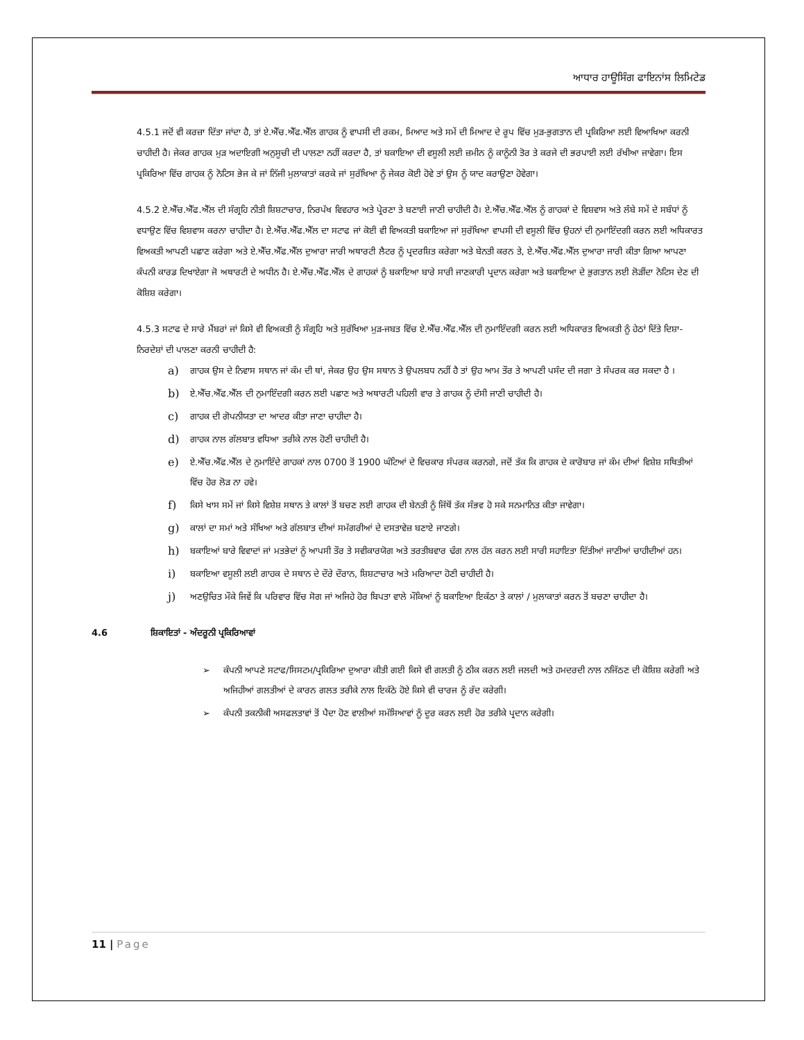ਆਧਾਰ ਹਾਊਸਿੰਗ ਫਾਇਨਾਂਸ ਲਿਮਿਟੇਡ
4.5.1 ਜਦੋਂ ਵੀ ਕਰਜ਼ਾ ਦਿੱਤਾ ਜਾਂਦਾ ਹੈ, ਤਾਂ ਏ.ਐੱਚ.ਐੱਫ.ਐੱਲ ਗਾਹਕ ਨੂੰ ਵਾਪਸੀ ਦੀ ਰਕਮ, ਮਿਆਦ ਅਤੇ ਸਮੇਂ ਦੀ ਮਿਆਦ ਦੇ ਰੂਪ ਵਿੱਚ ਮੁੜ-ਭੁਗਤਾਨ ਦੀ ਪ੍ਰਕਿਰਿਆ ਲਈ ਵਿਆਖਿਆ ਕਰਨੀ ਚਾਹੀਦੀ ਹੈ। ਜੇਕਰ ਗਾਹਕ ਮੁੜ ਅਦਾਇਗੀ ਅਨੁਸੂਚੀ ਦੀ ਪਾਲਣਾ ਨਹੀਂ ਕਰਦਾ ਹੈ, ਤਾਂ ਬਕਾਇਆ ਦੀ ਵਸੂਲੀ ਲਈ ਜ਼ਮੀਨ ਨੂੰ ਕਾਨੂੰਨੀ ਤੋਰ ਤੇ ਕਰਜੇ ਦੀ ਭਰਪਾਈ ਲਈ ਰੱਖੀਆ ਜਾਵੇਗਾ। ਇਸ ਪ੍ਰਕਿਰਿਆ ਵਿੱਚ ਗਾਹਕ ਨੂੰ ਨੋਟਿਸ ਭੇਜ ਕੇ ਜਾਂ ਨਿੱਜੀ ਮੁਲਾਕਾਤਾਂ ਕਰਕੇ ਜਾਂ ਸੁਰੱਖਿਆ ਨੂੰ ਜੇਕਰ ਕੋਈ ਹੋਵੇ ਤਾਂ ਉਸ ਨੂੰ ਯਾਦ ਕਰਾਉਣਾ ਹੋਵੇਗਾ।
4.5.2 ਏ.ਐੱਚ.ਐੱਫ.ਐੱਲ ਦੀ ਸੰਗ੍ਰਹਿ ਨੀਤੀ ਸ਼ਿਸ਼ਟਾਚਾਰ, ਨਿਰਪੱਖ ਵਿਵਹਾਰ ਅਤੇ ਪ੍ਰੇਰਣਾ ਤੇ ਬਣਾਈ ਜਾਣੀ ਚਾਹੀਦੀ ਹੈ। ਏ.ਐੱਚ.ਐੱਫ.ਐੱਲ ਨੂੰ ਗਾਹਕਾਂ ਦੇ ਵਿਸ਼ਵਾਸ ਅਤੇ ਲੰਬੇ ਸਮੇਂ ਦੇ ਸਬੰਧਾਂ ਨੂੰ ਵਧਾਉਣ ਵਿੱਚ ਵਿਸ਼ਵਾਸ ਕਰਨਾ ਚਾਹੀਦਾ ਹੈ। ਏ.ਐੱਚ.ਐੱਫ.ਐੱਲ ਦਾ ਸਟਾਫ ਜਾਂ ਕੋਈ ਵੀ ਵਿਅਕਤੀ ਬਕਾਇਆ ਜਾਂ ਸੁਰੱਖਿਆ ਵਾਪਸੀ ਦੀ ਵਸੂਲੀ ਵਿੱਚ ਉਹਨਾਂ ਦੀ ਨੁਮਾਇੰਦਗੀ ਕਰਨ ਲਈ ਅਧਿਕਾਰਤ ਵਿਅਕਤੀ ਆਪਣੀ ਪਛਾਣ ਕਰੇਗਾ ਅਤੇ ਏ.ਐੱਚ.ਐੱਫ.ਐੱਲ ਦੁਆਰਾ ਜਾਰੀ ਅਥਾਰਟੀ ਲੈਟਰ ਨੂੰ ਪ੍ਰਦਰਸ਼ਿਤ ਕਰੇਗਾ ਅਤੇ ਬੇਨਤੀ ਕਰਨ ਤੇ, ਏ.ਐੱਚ.ਐੱਫ.ਐੱਲ ਦੁਆਰਾ ਜਾਰੀ ਕੀਤਾ ਗਿਆ ਆਪਣਾ ਕੰਪਨੀ ਕਾਰਡ ਦਿਖਾਏਗਾ ਜੋ ਅਥਾਰਟੀ ਦੇ ਅਧੀਨ ਹੈ। ਏ.ਐੱਚ.ਐੱਫ.ਐੱਲ ਦੇ ਗਾਹਕਾਂ ਨੂੰ ਬਕਾਇਆ ਬਾਰੇ ਸਾਰੀ ਜਾਣਕਾਰੀ ਪ੍ਰਦਾਨ ਕਰੇਗਾ ਅਤੇ ਬਕਾਇਆ ਦੇ ਭੁਗਤਾਨ ਲਈ ਲੋੜੀਂਦਾ ਨੋਟਿਸ ਦੇਣ ਦੀ ਕੋਸ਼ਿਸ਼ ਕਰੇਗਾ।
4.5.3 ਸਟਾਫ ਦੇ ਸਾਰੇ ਮੈਂਬਰਾਂ ਜਾਂ ਕਿਸੇ ਵੀ ਵਿਅਕਤੀ ਨੂੰ ਸੰਗ੍ਰਹਿ ਅਤੇ ਸੁਰੱਖਿਆ ਮੁੜ-ਜਬਤ ਵਿੱਚ ਏ.ਐੱਚ.ਐੱਫ.ਐੱਲ ਦੀ ਨੁਮਾਇੰਦਗੀ ਕਰਨ ਲਈ ਅਧਿਕਾਰਤ ਵਿਅਕਤੀ ਨੂੰ ਹੇਠਾਂ ਦਿੱਤੇ ਦਿਸ਼ਾ-ਨਿਰਦੇਸ਼ਾਂ ਦੀ ਪਾਲਣਾ ਕਰਨੀ ਚਾਹੀਦੀ ਹੈ:
a) ਗਾਹਕ ਉਸ ਦੇ ਨਿਵਾਸ ਸਥਾਨ ਜਾਂ ਕੰਮ ਦੀ ਥਾਂ, ਜੇਕਰ ਉਹ ਉਸ ਸਥਾਨ ਤੇ ਉਪਲਬਧ ਨਹੀਂ ਹੈ ਤਾਂ ਉਹ ਆਮ ਤੌਰ ਤੇ ਆਪਣੀ ਪਸੰਦ ਦੀ ਜਗਾ ਤੇ ਸੰਪਰਕ ਕਰ ਸਕਦਾ ਹੈ ।
b) ਏ.ਐੱਚ.ਐੱਫ.ਐੱਲ ਦੀ ਨੁਮਾਇੰਦਗੀ ਕਰਨ ਲਈ ਪਛਾਣ ਅਤੇ ਅਥਾਰਟੀ ਪਹਿਲੀ ਵਾਰ ਤੇ ਗਾਹਕ ਨੂੰ ਦੱਸੀ ਜਾਣੀ ਚਾਹੀਦੀ ਹੈ।
c) ਗਾਹਕ ਦੀ ਗੋਪਨੀਯਤਾ ਦਾ ਆਦਰ ਕੀਤਾ ਜਾਣਾ ਚਾਹੀਦਾ ਹੈ।
d) ਗਾਹਕ ਨਾਲ ਗੱਲਬਾਤ ਵਧਿਆ ਤਰੀਕੇ ਨਾਲ ਹੋਣੀ ਚਾਹੀਦੀ ਹੈ।
e) ਏ.ਐੱਚ.ਐੱਫ.ਐੱਲ ਦੇ ਨੁਮਾਇੰਦੇ ਗਾਹਕਾਂ ਨਾਲ 0700 ਤੋਂ 1900 ਘੰਟਿਆਂ ਦੇ ਵਿਚਕਾਰ ਸੰਪਰਕ ਕਰਨਗੇ, ਜਦੋਂ ਤੱਕ ਕਿ ਗਾਹਕ ਦੇ ਕਾਰੋਬਾਰ ਜਾਂ ਕੰਮ ਦੀਆਂ ਵਿਸ਼ੇਸ਼ ਸਥਿਤੀਆਂ ਵਿੱਚ ਹੋਰ ਲੋੜ ਨਾ ਹਵੇ।
f) ਕਿਸੇ ਖਾਸ ਸਮੇਂ ਜਾਂ ਕਿਸੇ ਵਿਸ਼ੇਸ਼ ਸਥਾਨ ਤੇ ਕਾਲਾਂ ਤੋਂ ਬਚਣ ਲਈ ਗਾਹਕ ਦੀ ਬੇਨਤੀ ਨੂੰ ਜਿੱਥੋਂ ਤੱਕ ਸੰਭਵ ਹੋ ਸਕੇ ਸਨਮਾਨਿਤ ਕੀਤਾ ਜਾਵੇਗਾ।
g) ਕਾਲਾਂ ਦਾ ਸਮਾਂ ਅਤੇ ਸੰਖਿਆ ਅਤੇ ਗੱਲਬਾਤ ਦੀਆਂ ਸਮੱਗਰੀਆਂ ਦੇ ਦਸਤਾਵੇਜ਼ ਬਣਾਏ ਜਾਣਗੇ।
h) ਬਕਾਇਆਂ ਬਾਰੇ ਵਿਵਾਦਾਂ ਜਾਂ ਮਤਭੇਦਾਂ ਨੂੰ ਆਪਸੀ ਤੌਰ ਤੇ ਸਵੀਕਾਰਯੋਗ ਅਤੇ ਤਰਤੀਬਵਾਰ ਢੰਗ ਨਾਲ ਹੱਲ ਕਰਨ ਲਈ ਸਾਰੀ ਸਹਾਇਤਾ ਦਿੱਤੀਆਂ ਜਾਣੀਆਂ ਚਾਹੀਦੀਆਂ ਹਨ।
i) ਬਕਾਇਆ ਵਸੂਲੀ ਲਈ ਗਾਹਕ ਦੇ ਸਥਾਨ ਦੇ ਦੌਰੇ ਦੌਰਾਨ, ਸ਼ਿਸ਼ਟਾਚਾਰ ਅਤੇ ਮਰਿਆਦਾ ਹੋਣੀ ਚਾਹੀਦੀ ਹੈ।
j) ਅਣਉਚਿਤ ਮੌਕੇ ਜਿਵੇਂ ਕਿ ਪਰਿਵਾਰ ਵਿੱਚ ਸੋਗ ਜਾਂ ਅਜਿਹੇ ਹੋਰ ਬਿਪਤਾ ਵਾਲੇ ਮੌਕਿਆਂ ਨੂੰ ਬਕਾਇਆ ਇਕੱਠਾ ਤੇ ਕਾਲਾਂ / ਮੁਲਾਕਾਤਾਂ ਕਰਨ ਤੋਂ ਬਚਣਾ ਚਾਹੀਦਾ ਹੈ।
4.6 ਸ਼ਿਕਾਇਤਾਂ - ਅੰਦਰੂਨੀ ਪ੍ਰਕਿਰਿਆਵਾਂ
➢ ਕੰਪਨੀ ਆਪਣੇ ਸਟਾਫ/ਸਿਸਟਮ/ਪ੍ਰਕਿਰਿਆ ਦੁਆਰਾ ਕੀਤੀ ਗਈ ਕਿਸੇ ਵੀ ਗਲਤੀ ਨੂੰ ਠੀਕ ਕਰਨ ਲਈ ਜਲਦੀ ਅਤੇ ਹਮਦਰਦੀ ਨਾਲ ਨਜਿੱਠਣ ਦੀ ਕੋਸ਼ਿਸ਼ ਕਰੇਗੀ ਅਤੇ ਅਜਿਹੀਆਂ ਗਲਤੀਆਂ ਦੇ ਕਾਰਨ ਗਲਤ ਤਰੀਕੇ ਨਾਲ ਇਕੱਠੇ ਹੋਏ ਕਿਸੇ ਵੀ ਚਾਰਜ ਨੂੰ ਰੱਦ ਕਰੇਗੀ।
➢ ਕੰਪਨੀ ਤਕਨੀਕੀ ਅਸਫਲਤਾਵਾਂ ਤੋਂ ਪੈਦਾ ਹੋਣ ਵਾਲੀਆਂ ਸਮੱਸਿਆਵਾਂ ਨੂੰ ਦੂਰ ਕਰਨ ਲਈ ਹੋਰ ਤਰੀਕੇ ਪ੍ਰਦਾਨ ਕਰੇਗੀ।
11 | Page